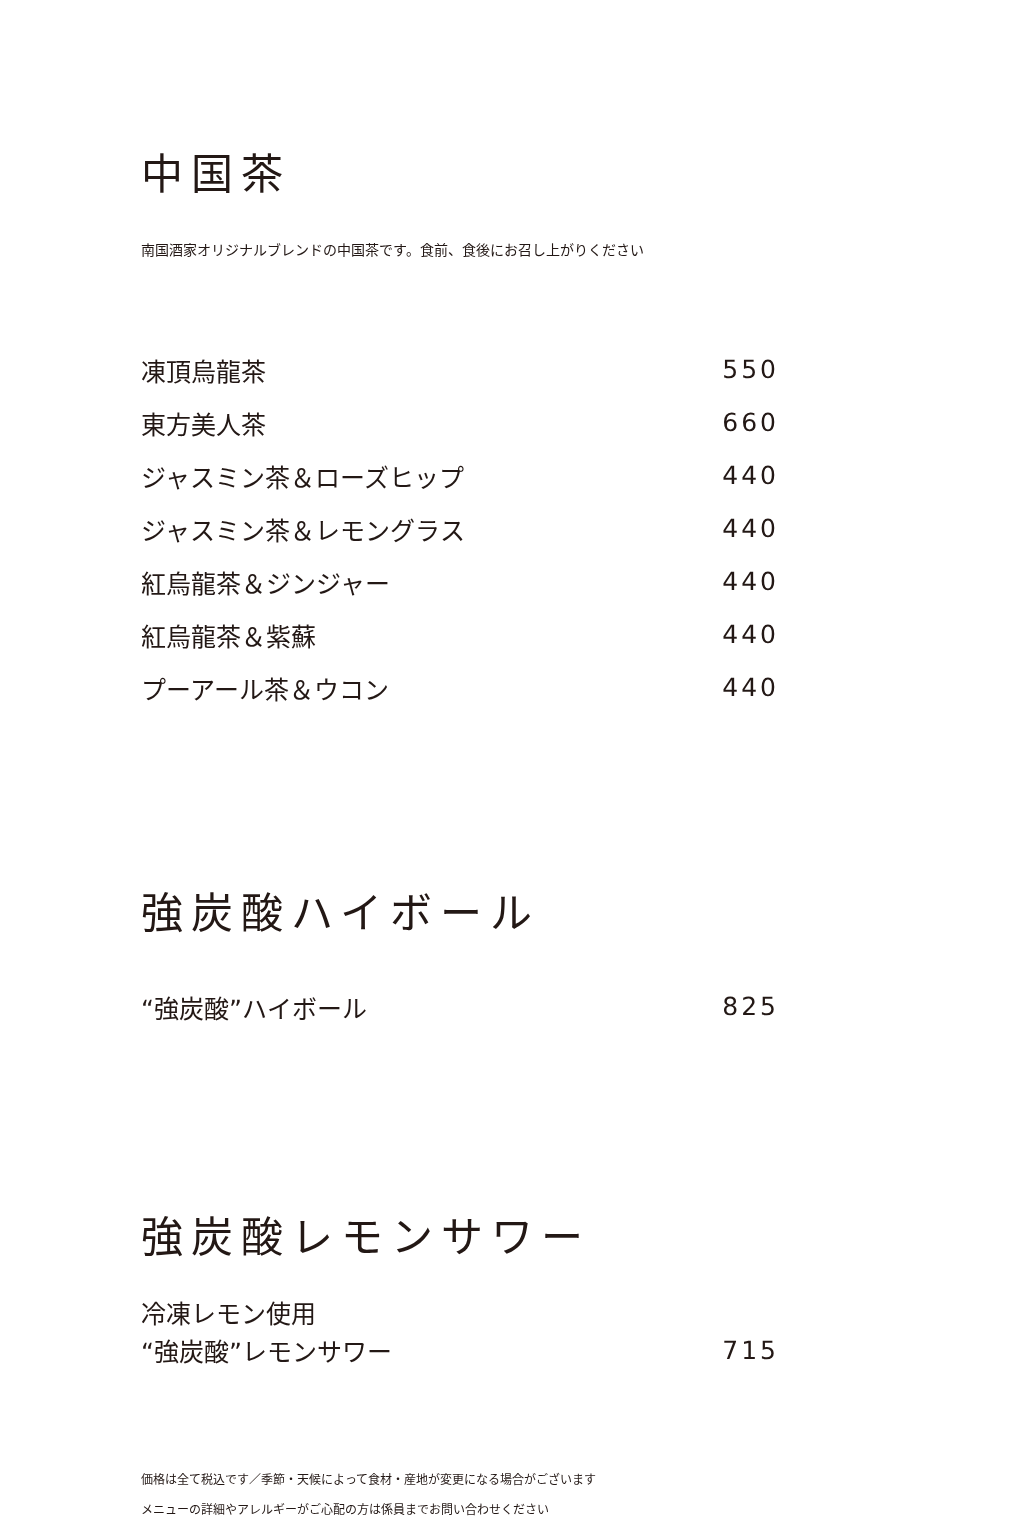中国茶
南国酒家オリジナルブレンドの中国茶です。食前、食後にお召し上がりください
凍頂烏龍茶 550
東方美人茶 660
ジャスミン茶＆ローズヒップ 440
ジャスミン茶＆レモングラス 440
紅烏龍茶＆ジンジャー 440
紅烏龍茶＆紫蘇 440
プーアール茶＆ウコン 440
強炭酸ハイボール
“強炭酸”ハイボール 825
強炭酸レモンサワー
冷凍レモン使用
“強炭酸”レモンサワー 715
価格は全て税込です／季節・天候によって食材・産地が変更になる場合がございます
メニューの詳細やアレルギーがご心配の方は係員までお問い合わせください